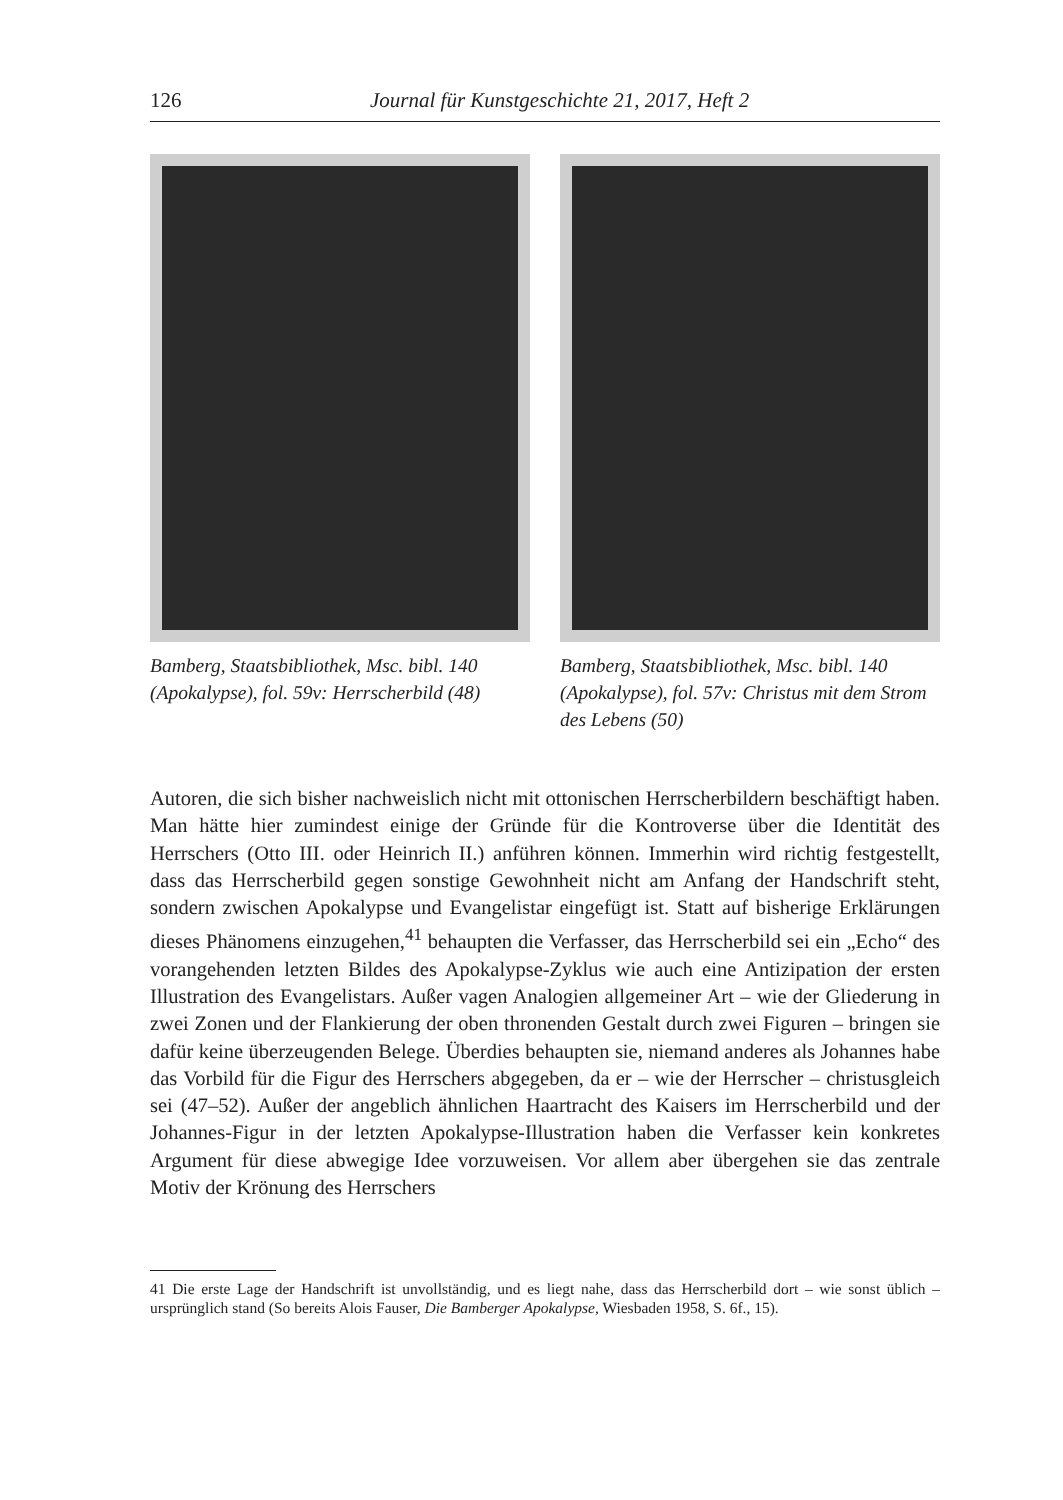126 Journal für Kunstgeschichte 21, 2017, Heft 2
Bamberg, Staatsbibliothek, Msc. bibl. 140 (Apokalypse), fol. 59v: Herrscherbild (48)
Bamberg, Staatsbibliothek, Msc. bibl. 140 (Apokalypse), fol. 57v: Christus mit dem Strom des Lebens (50)
Autoren, die sich bisher nachweislich nicht mit ottonischen Herrscherbildern beschäftigt haben. Man hätte hier zumindest einige der Gründe für die Kontroverse über die Identität des Herrschers (Otto III. oder Heinrich II.) anführen können. Immerhin wird richtig festgestellt, dass das Herrscherbild gegen sonstige Gewohnheit nicht am Anfang der Handschrift steht, sondern zwischen Apokalypse und Evangelistar eingefügt ist. Statt auf bisherige Erklärungen dieses Phänomens einzugehen,<sup>41</sup> behaupten die Verfasser, das Herrscherbild sei ein „Echo“ des vorangehenden letzten Bildes des Apokalypse-Zyklus wie auch eine Antizipation der ersten Illustration des Evangelistars. Außer vagen Analogien allgemeiner Art – wie der Gliederung in zwei Zonen und der Flankierung der oben thronenden Gestalt durch zwei Figuren – bringen sie dafür keine überzeugenden Belege. Überdies behaupten sie, niemand anderes als Johannes habe das Vorbild für die Figur des Herrschers abgegeben, da er – wie der Herrscher – christusgleich sei (47–52). Außer der angeblich ähnlichen Haartracht des Kaisers im Herrscherbild und der Johannes-Figur in der letzten Apokalypse-Illustration haben die Verfasser kein konkretes Argument für diese abwegige Idee vorzuweisen. Vor allem aber übergehen sie das zentrale Motiv der Krönung des Herrschers
41 Die erste Lage der Handschrift ist unvollständig, und es liegt nahe, dass das Herrscherbild dort – wie sonst üblich – ursprünglich stand (So bereits Alois Fauser, Die Bamberger Apokalypse, Wiesbaden 1958, S. 6f., 15).